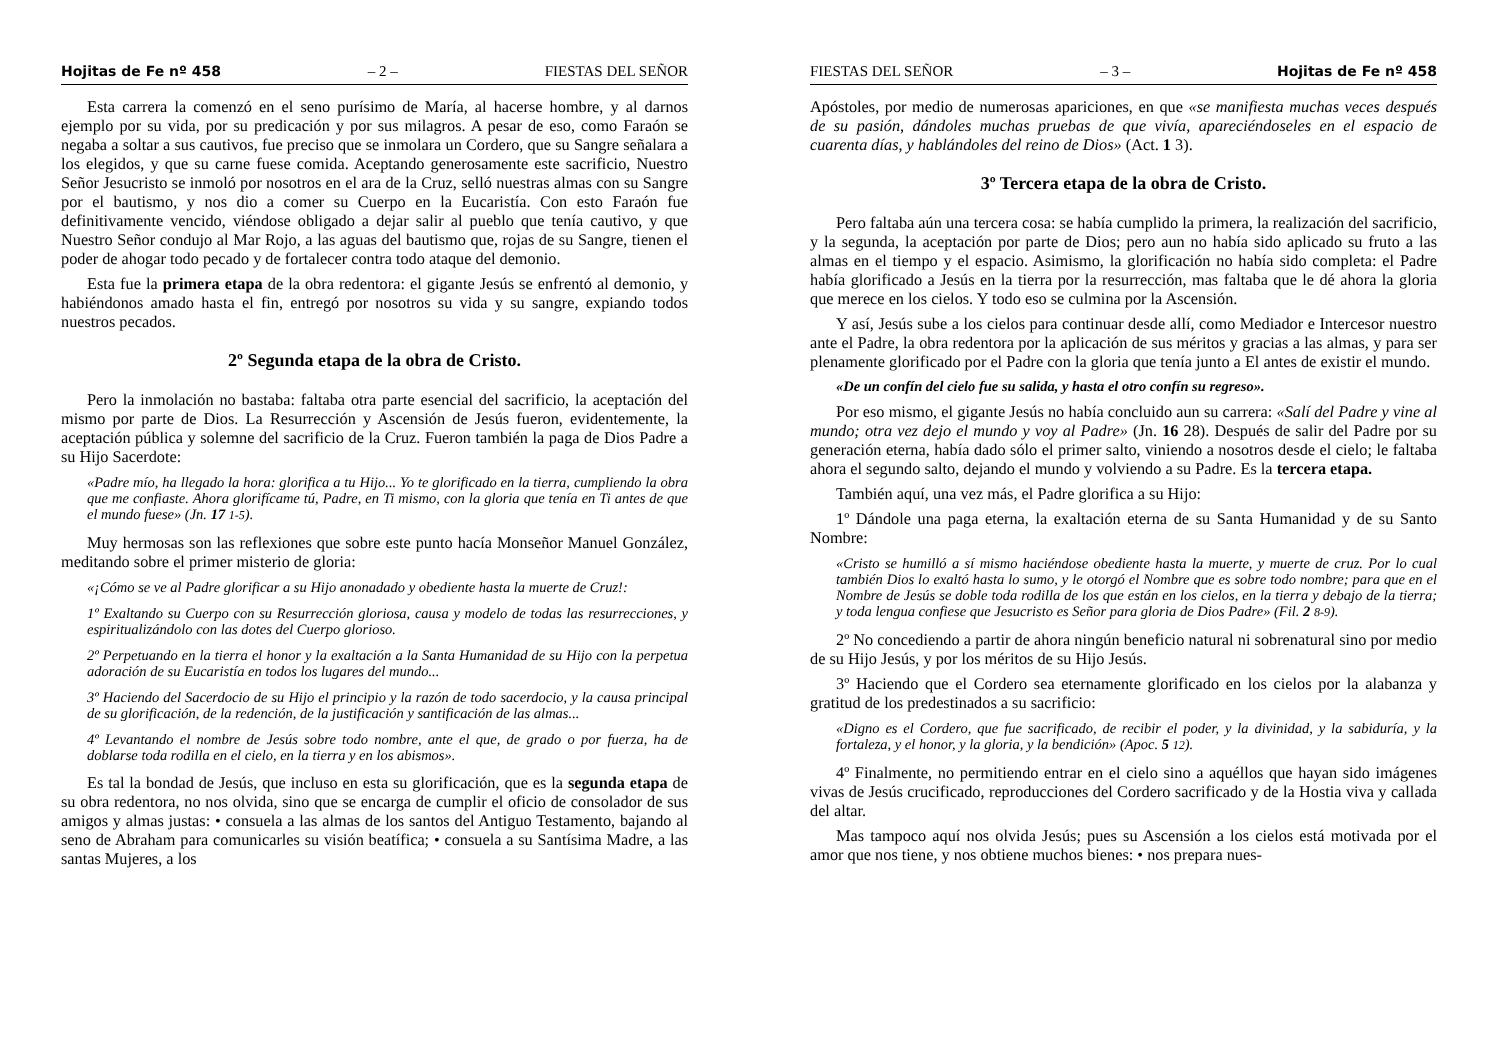Hojitas de Fe nº 458 – 2 – FIESTAS DEL SEÑOR
Esta carrera la comenzó en el seno purísimo de María, al hacerse hombre, y al darnos ejemplo por su vida, por su predicación y por sus milagros. A pesar de eso, como Faraón se negaba a soltar a sus cautivos, fue preciso que se inmolara un Cordero, que su Sangre señalara a los elegidos, y que su carne fuese comida. Aceptando generosamente este sacrificio, Nuestro Señor Jesucristo se inmoló por nosotros en el ara de la Cruz, selló nuestras almas con su Sangre por el bautismo, y nos dio a comer su Cuerpo en la Eucaristía. Con esto Faraón fue definitivamente vencido, viéndose obligado a dejar salir al pueblo que tenía cautivo, y que Nuestro Señor condujo al Mar Rojo, a las aguas del bautismo que, rojas de su Sangre, tienen el poder de ahogar todo pecado y de fortalecer contra todo ataque del demonio.
Esta fue la primera etapa de la obra redentora: el gigante Jesús se enfrentó al demonio, y habiéndonos amado hasta el fin, entregó por nosotros su vida y su sangre, expiando todos nuestros pecados.
2º Segunda etapa de la obra de Cristo.
Pero la inmolación no bastaba: faltaba otra parte esencial del sacrificio, la aceptación del mismo por parte de Dios. La Resurrección y Ascensión de Jesús fueron, evidentemente, la aceptación pública y solemne del sacrificio de la Cruz. Fueron también la paga de Dios Padre a su Hijo Sacerdote:
«Padre mío, ha llegado la hora: glorifica a tu Hijo... Yo te glorificado en la tierra, cumpliendo la obra que me confiaste. Ahora glorifícame tú, Padre, en Ti mismo, con la gloria que tenía en Ti antes de que el mundo fuese» (Jn. 17 1-5).
Muy hermosas son las reflexiones que sobre este punto hacía Monseñor Manuel González, meditando sobre el primer misterio de gloria:
«¡Cómo se ve al Padre glorificar a su Hijo anonadado y obediente hasta la muerte de Cruz!:
1º Exaltando su Cuerpo con su Resurrección gloriosa, causa y modelo de todas las resurrecciones, y espiritualizándolo con las dotes del Cuerpo glorioso.
2º Perpetuando en la tierra el honor y la exaltación a la Santa Humanidad de su Hijo con la perpetua adoración de su Eucaristía en todos los lugares del mundo...
3º Haciendo del Sacerdocio de su Hijo el principio y la razón de todo sacerdocio, y la causa principal de su glorificación, de la redención, de la justificación y santificación de las almas...
4º Levantando el nombre de Jesús sobre todo nombre, ante el que, de grado o por fuerza, ha de doblarse toda rodilla en el cielo, en la tierra y en los abismos».
Es tal la bondad de Jesús, que incluso en esta su glorificación, que es la segunda etapa de su obra redentora, no nos olvida, sino que se encarga de cumplir el oficio de consolador de sus amigos y almas justas: • consuela a las almas de los santos del Antiguo Testamento, bajando al seno de Abraham para comunicarles su visión beatífica; • consuela a su Santísima Madre, a las santas Mujeres, a los
FIESTAS DEL SEÑOR – 3 – Hojitas de Fe nº 458
Apóstoles, por medio de numerosas apariciones, en que «se manifiesta muchas veces después de su pasión, dándoles muchas pruebas de que vivía, apareciéndoseles en el espacio de cuarenta días, y hablándoles del reino de Dios» (Act. 1 3).
3º Tercera etapa de la obra de Cristo.
Pero faltaba aún una tercera cosa: se había cumplido la primera, la realización del sacrificio, y la segunda, la aceptación por parte de Dios; pero aun no había sido aplicado su fruto a las almas en el tiempo y el espacio. Asimismo, la glorificación no había sido completa: el Padre había glorificado a Jesús en la tierra por la resurrección, mas faltaba que le dé ahora la gloria que merece en los cielos. Y todo eso se culmina por la Ascensión.
Y así, Jesús sube a los cielos para continuar desde allí, como Mediador e Intercesor nuestro ante el Padre, la obra redentora por la aplicación de sus méritos y gracias a las almas, y para ser plenamente glorificado por el Padre con la gloria que tenía junto a El antes de existir el mundo.
«De un confín del cielo fue su salida, y hasta el otro confín su regreso».
Por eso mismo, el gigante Jesús no había concluido aun su carrera: «Salí del Padre y vine al mundo; otra vez dejo el mundo y voy al Padre» (Jn. 16 28). Después de salir del Padre por su generación eterna, había dado sólo el primer salto, viniendo a nosotros desde el cielo; le faltaba ahora el segundo salto, dejando el mundo y volviendo a su Padre. Es la tercera etapa.
También aquí, una vez más, el Padre glorifica a su Hijo:
1º Dándole una paga eterna, la exaltación eterna de su Santa Humanidad y de su Santo Nombre:
«Cristo se humilló a sí mismo haciéndose obediente hasta la muerte, y muerte de cruz. Por lo cual también Dios lo exaltó hasta lo sumo, y le otorgó el Nombre que es sobre todo nombre; para que en el Nombre de Jesús se doble toda rodilla de los que están en los cielos, en la tierra y debajo de la tierra; y toda lengua confiese que Jesucristo es Señor para gloria de Dios Padre» (Fil. 2 8-9).
2º No concediendo a partir de ahora ningún beneficio natural ni sobrenatural sino por medio de su Hijo Jesús, y por los méritos de su Hijo Jesús.
3º Haciendo que el Cordero sea eternamente glorificado en los cielos por la alabanza y gratitud de los predestinados a su sacrificio:
«Digno es el Cordero, que fue sacrificado, de recibir el poder, y la divinidad, y la sabiduría, y la fortaleza, y el honor, y la gloria, y la bendición» (Apoc. 5 12).
4º Finalmente, no permitiendo entrar en el cielo sino a aquéllos que hayan sido imágenes vivas de Jesús crucificado, reproducciones del Cordero sacrificado y de la Hostia viva y callada del altar.
Mas tampoco aquí nos olvida Jesús; pues su Ascensión a los cielos está motivada por el amor que nos tiene, y nos obtiene muchos bienes: • nos prepara nues-